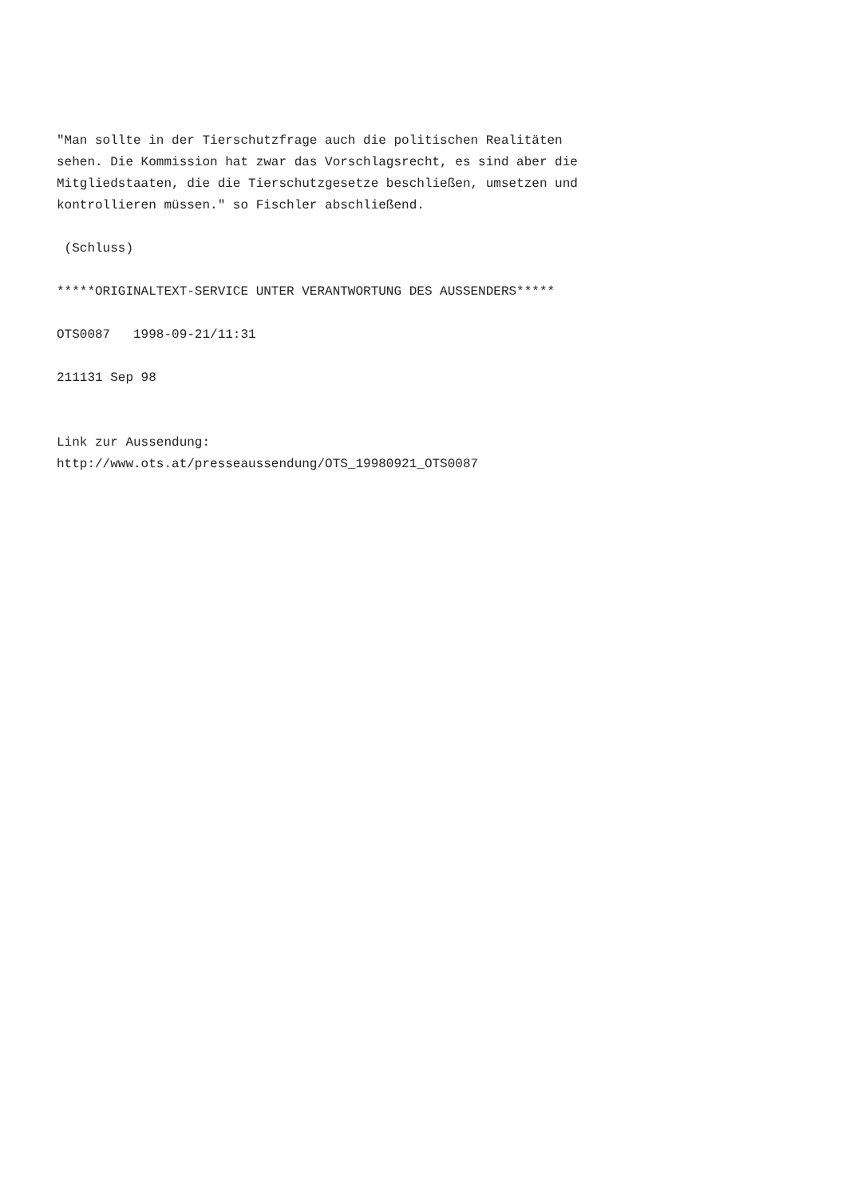"Man sollte in der Tierschutzfrage auch die politischen Realitäten sehen. Die Kommission hat zwar das Vorschlagsrecht, es sind aber die Mitgliedstaaten, die die Tierschutzgesetze beschließen, umsetzen und kontrollieren müssen." so Fischler abschließend.
(Schluss)
*****ORIGINALTEXT-SERVICE UNTER VERANTWORTUNG DES AUSSENDERS*****
OTS0087 1998-09-21/11:31
211131 Sep 98
Link zur Aussendung: http://www.ots.at/presseaussendung/OTS_19980921_OTS0087